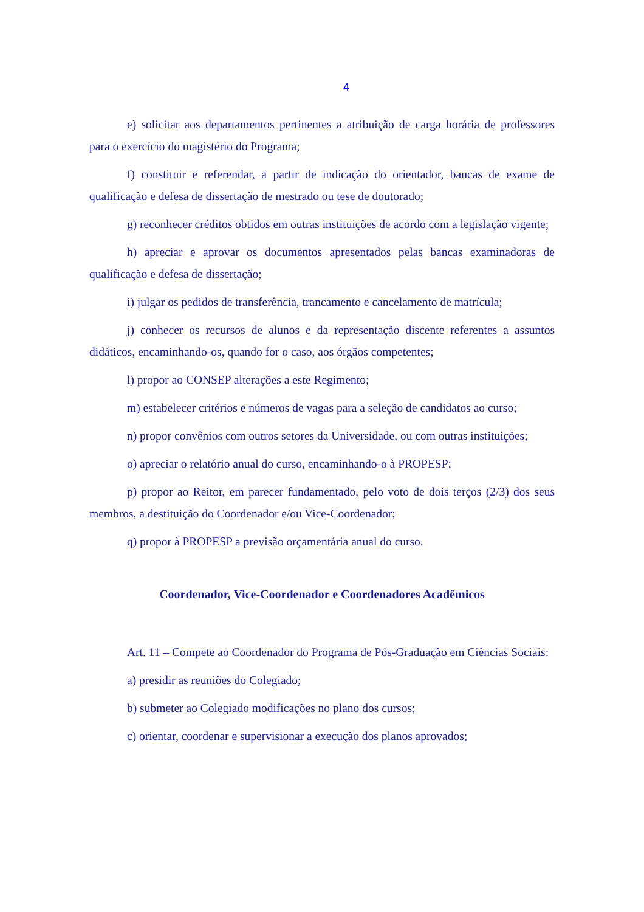4
e) solicitar aos departamentos pertinentes a atribuição de carga horária de professores para o exercício do magistério do Programa;
f) constituir e referendar, a partir de indicação do orientador, bancas de exame de qualificação e defesa de dissertação de mestrado ou tese de doutorado;
g) reconhecer créditos obtidos em outras instituições de acordo com a legislação vigente;
h) apreciar e aprovar os documentos apresentados pelas bancas examinadoras de qualificação e defesa de dissertação;
i) julgar os pedidos de transferência, trancamento e cancelamento de matrícula;
j) conhecer os recursos de alunos e da representação discente referentes a assuntos didáticos, encaminhando-os, quando for o caso, aos órgãos competentes;
l) propor ao CONSEP alterações a este Regimento;
m) estabelecer critérios e números de vagas para a seleção de candidatos ao curso;
n) propor convênios com outros setores da Universidade, ou com outras instituições;
o) apreciar o relatório anual do curso, encaminhando-o à PROPESP;
p) propor ao Reitor, em parecer fundamentado, pelo voto de dois terços (2/3) dos seus membros, a destituição do Coordenador e/ou Vice-Coordenador;
q) propor à PROPESP a previsão orçamentária anual do curso.
Coordenador, Vice-Coordenador e Coordenadores Acadêmicos
Art. 11 – Compete ao Coordenador do Programa de Pós-Graduação em Ciências Sociais:
a) presidir as reuniões do Colegiado;
b) submeter ao Colegiado modificações no plano dos cursos;
c) orientar, coordenar e supervisionar a execução dos planos aprovados;